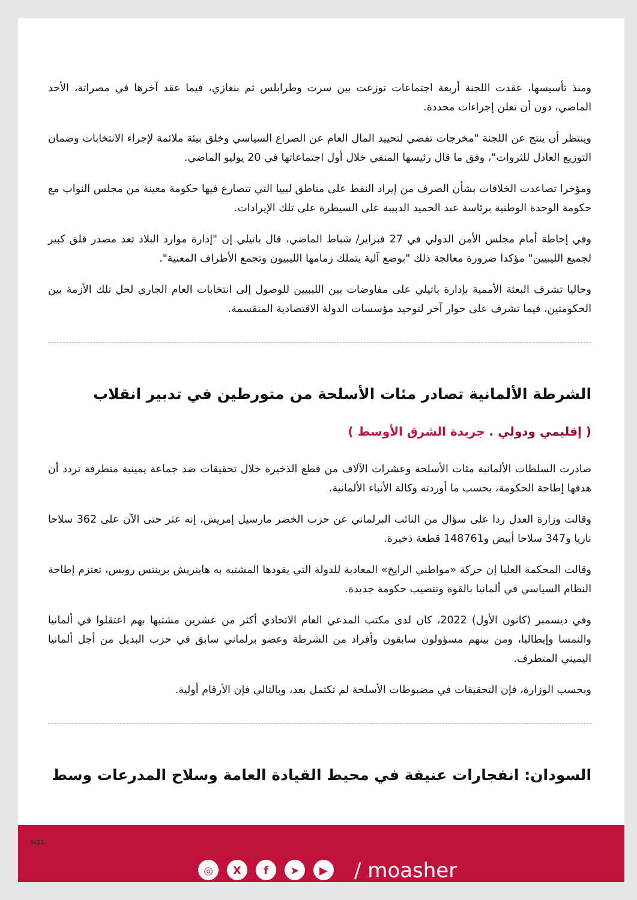ومنذ تأسيسها، عقدت اللجنة أربعة اجتماعات توزعت بين سرت وطرابلس ثم بنغازي، فيما عقد آخرها في مصراتة، الأحد الماضي، دون أن تعلن إجراءات محددة.
وينتظر أن ينتج عن اللجنة "مخرجات تفضي لتحييد المال العام عن الصراع السياسي وخلق بيئة ملائمة لإجراء الانتخابات وضمان التوزيع العادل للثروات"، وفق ما قال رئيسها المنفي خلال أول اجتماعاتها في 20 يوليو الماضي.
ومؤخرا تصاعدت الخلافات بشأن الصرف من إيراد النفط على مناطق ليبيا التي تتصارع فيها حكومة معينة من مجلس النواب مع حكومة الوحدة الوطنية برئاسة عبد الحميد الدبيبة على السيطرة على تلك الإيرادات.
وفي إحاطة أمام مجلس الأمن الدولي في 27 فبراير/ شباط الماضي، قال باتيلي إن "إدارة موارد البلاد تعد مصدر قلق كبير لجميع الليبيين" مؤكدا ضرورة معالجة ذلك "بوضع آلية يتملك زمامها الليبيون وتجمع الأطراف المعنية".
وحاليا تشرف البعثة الأممية بإدارة باتيلي على مفاوضات بين الليبيين للوصول إلى انتخابات العام الجاري لحل تلك الأزمة بين الحكومتين، فيما تشرف على حوار آخر لتوحيد مؤسسات الدولة الاقتصادية المنقسمة.
الشرطة الألمانية تصادر مئات الأسلحة من متورطين في تدبير انقلاب
( إقليمي ودولي . جريدة الشرق الأوسط )
صادرت السلطات الألمانية مئات الأسلحة وعشرات الآلاف من قطع الذخيرة خلال تحقيقات ضد جماعة يمينية متطرفة تردد أن هدفها إطاحة الحكومة، بحسب ما أوردته وكالة الأنباء الألمانية.
وقالت وزارة العدل ردا على سؤال من النائب البرلماني عن حزب الخضر مارسيل إمريش، إنه عثر حتى الآن على 362 سلاحا ناريا و347 سلاحا أبيض و148761 قطعة ذخيرة.
وقالت المحكمة العليا إن حركة «مواطني الرايخ» المعادية للدولة التي يقودها المشتبه به هاينريش برينتس رويس، تعتزم إطاحة النظام السياسي في ألمانيا بالقوة وتنصيب حكومة جديدة.
وفي ديسمبر (كانون الأول) 2022، كان لدى مكتب المدعي العام الاتحادي أكثر من عشرين مشتبها بهم اعتقلوا في ألمانيا والنمسا وإيطاليا، ومن بينهم مسؤولون سابقون وأفراد من الشرطة وعضو برلماني سابق في حزب البديل من أجل ألمانيا اليميني المتطرف.
وبحسب الوزارة، فإن التحقيقات في مضبوطات الأسلحة لم تكتمل بعد، وبالتالي فإن الأرقام أولية.
السودان: انفجارات عنيفة في محيط القيادة العامة وسلاح المدرعات وسط
5/11
◎ Xf ➤ ▶ / moasher